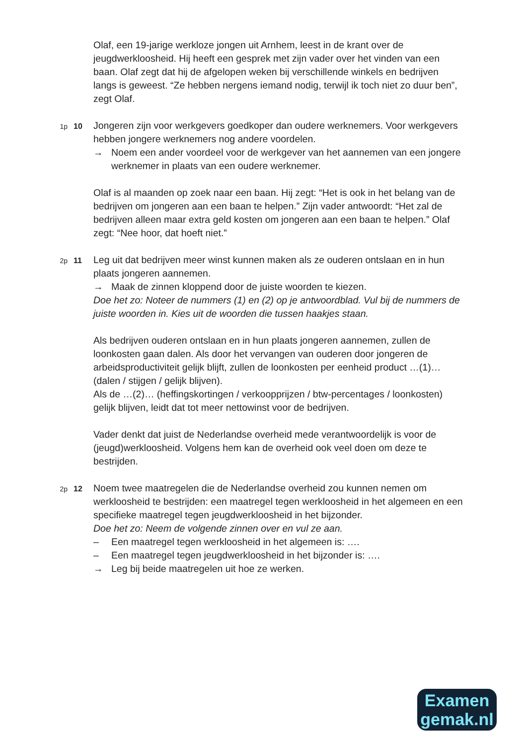Olaf, een 19-jarige werkloze jongen uit Arnhem, leest in de krant over de jeugdwerkloosheid. Hij heeft een gesprek met zijn vader over het vinden van een baan. Olaf zegt dat hij de afgelopen weken bij verschillende winkels en bedrijven langs is geweest. “Ze hebben nergens iemand nodig, terwijl ik toch niet zo duur ben”, zegt Olaf.
1p 10
Jongeren zijn voor werkgevers goedkoper dan oudere werknemers. Voor werkgevers hebben jongere werknemers nog andere voordelen.
→ Noem een ander voordeel voor de werkgever van het aannemen van een jongere werknemer in plaats van een oudere werknemer.
Olaf is al maanden op zoek naar een baan. Hij zegt: “Het is ook in het belang van de bedrijven om jongeren aan een baan te helpen.” Zijn vader antwoordt: “Het zal de bedrijven alleen maar extra geld kosten om jongeren aan een baan te helpen.” Olaf zegt: “Nee hoor, dat hoeft niet.”
2p 11
Leg uit dat bedrijven meer winst kunnen maken als ze ouderen ontslaan en in hun plaats jongeren aannemen.
→ Maak de zinnen kloppend door de juiste woorden te kiezen.
Doe het zo: Noteer de nummers (1) en (2) op je antwoordblad. Vul bij de nummers de juiste woorden in. Kies uit de woorden die tussen haakjes staan.
Als bedrijven ouderen ontslaan en in hun plaats jongeren aannemen, zullen de loonkosten gaan dalen. Als door het vervangen van ouderen door jongeren de arbeidsproductiviteit gelijk blijft, zullen de loonkosten per eenheid product …(1)… (dalen / stijgen / gelijk blijven).
Als de …(2)… (heffingskortingen / verkoopprijzen / btw-percentages / loonkosten) gelijk blijven, leidt dat tot meer nettowinst voor de bedrijven.
Vader denkt dat juist de Nederlandse overheid mede verantwoordelijk is voor de (jeugd)werkloosheid. Volgens hem kan de overheid ook veel doen om deze te bestrijden.
2p 12
Noem twee maatregelen die de Nederlandse overheid zou kunnen nemen om werkloosheid te bestrijden: een maatregel tegen werkloosheid in het algemeen en een specifieke maatregel tegen jeugdwerkloosheid in het bijzonder.
Doe het zo: Neem de volgende zinnen over en vul ze aan.
– Een maatregel tegen werkloosheid in het algemeen is: ….
– Een maatregel tegen jeugdwerkloosheid in het bijzonder is: ….
→ Leg bij beide maatregelen uit hoe ze werken.
Examen
gemak.nl